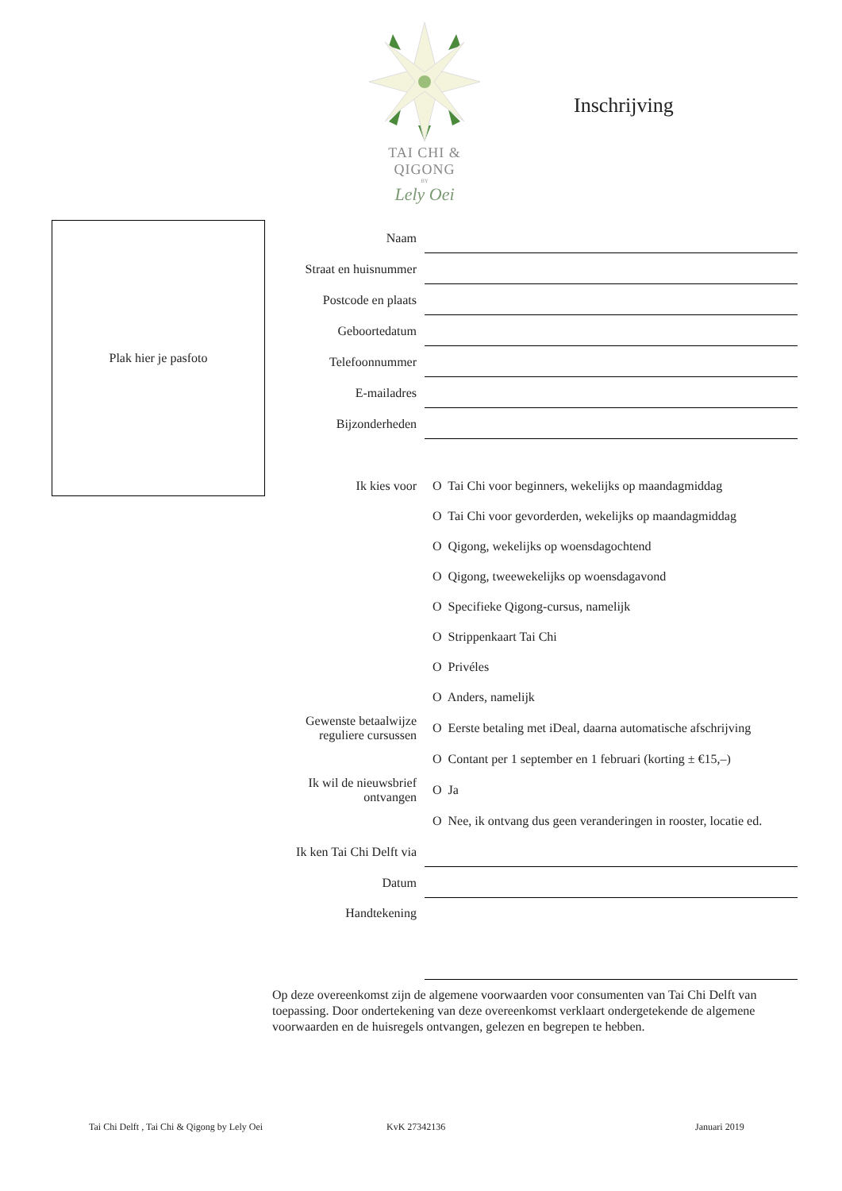TAI CHI & QIGONG
BY
Lely Oei
Inschrijving
Plak hier je pasfoto
Naam
Straat en huisnummer
Postcode en plaats
Geboortedatum
Telefoonnummer
E-mailadres
Bijzonderheden
Ik kies voor
O Tai Chi voor beginners, wekelijks op maandagmiddag
O Tai Chi voor gevorderden, wekelijks op maandagmiddag
O Qigong, wekelijks op woensdagochtend
O Qigong, tweewekelijks op woensdagavond
O Specifieke Qigong-cursus, namelijk
O Strippenkaart Tai Chi
O Privéles
O Anders, namelijk
Gewenste betaalwijze
reguliere cursussen
O Eerste betaling met iDeal, daarna automatische afschrijving
O Contant per 1 september en 1 februari (korting ± €15,–)
Ik wil de nieuwsbrief
ontvangen
O Ja
O Nee, ik ontvang dus geen veranderingen in rooster, locatie ed.
Ik ken Tai Chi Delft via
Datum
Handtekening
Op deze overeenkomst zijn de algemene voorwaarden voor consumenten van Tai Chi Delft van toepassing. Door ondertekening van deze overeenkomst verklaart ondergetekende de algemene voorwaarden en de huisregels ontvangen, gelezen en begrepen te hebben.
Tai Chi Delft , Tai Chi & Qigong by Lely Oei
KvK 27342136 Januari 2019